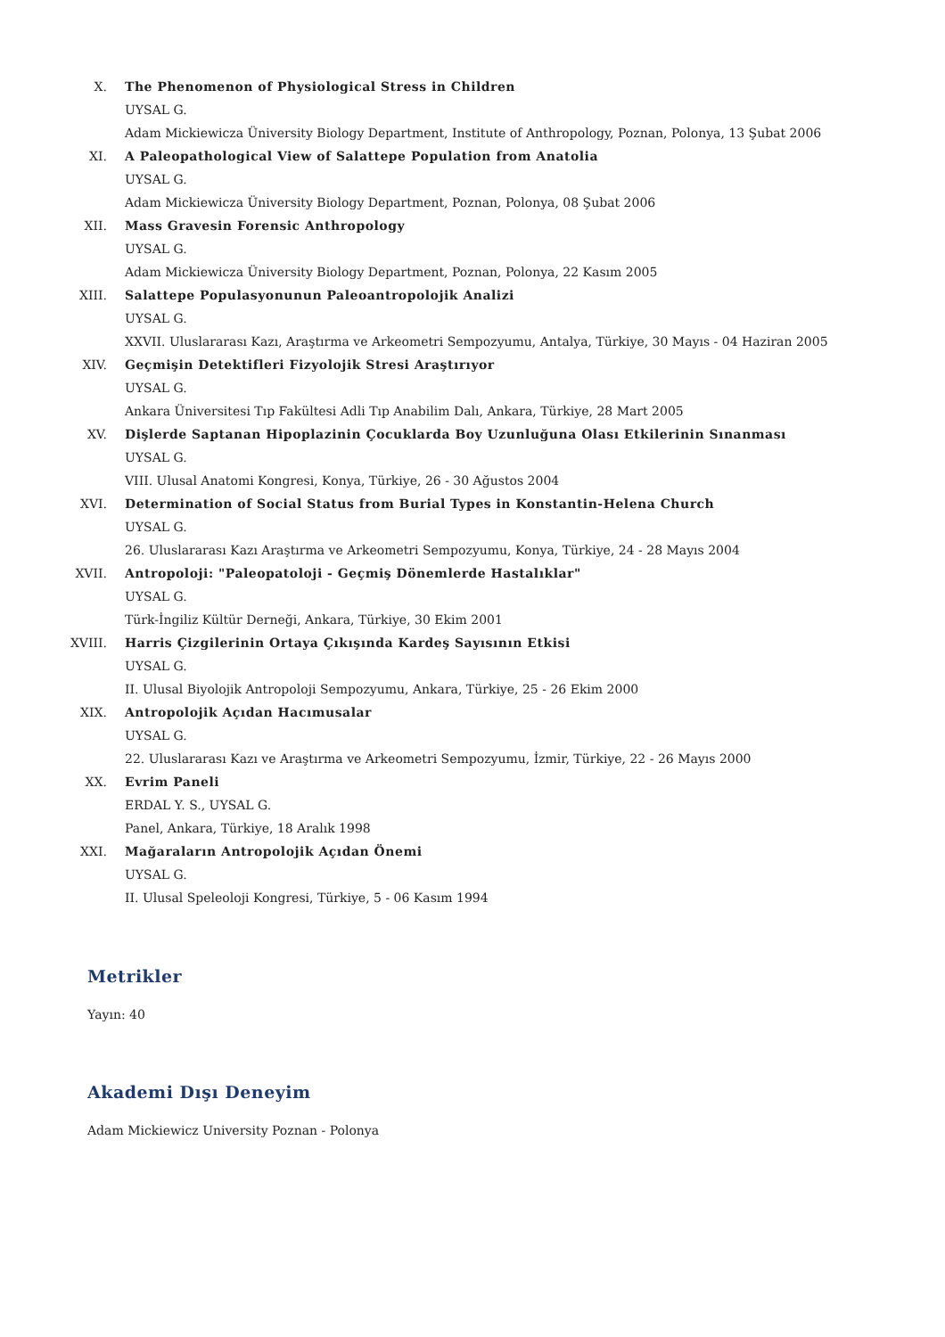X. The Phenomenon of Physiological Stress in Children
UYSAL G.
Adam Mickiewicza Üniversity Biology Department, Institute of Anthropology, Poznan, Polonya, 13 Şubat 2006
XI. A Paleopathological View of Salattepe Population from Anatolia
UYSAL G.
Adam Mickiewicza Üniversity Biology Department, Poznan, Polonya, 08 Şubat 2006
XII. Mass Gravesin Forensic Anthropology
UYSAL G.
Adam Mickiewicza Üniversity Biology Department, Poznan, Polonya, 22 Kasım 2005
XIII. Salattepe Populasyonunun Paleoantropolojik Analizi
UYSAL G.
XXVII. Uluslararası Kazı, Araştırma ve Arkeometri Sempozyumu, Antalya, Türkiye, 30 Mayıs - 04 Haziran 2005
XIV. Geçmişin Detektifleri Fizyolojik Stresi Araştırıyor
UYSAL G.
Ankara Üniversitesi Tıp Fakültesi Adli Tıp Anabilim Dalı, Ankara, Türkiye, 28 Mart 2005
XV. Dişlerde Saptanan Hipoplazinin Çocuklarda Boy Uzunluğuna Olası Etkilerinin Sınanması
UYSAL G.
VIII. Ulusal Anatomi Kongresi, Konya, Türkiye, 26 - 30 Ağustos 2004
XVI. Determination of Social Status from Burial Types in Konstantin-Helena Church
UYSAL G.
26. Uluslararası Kazı Araştırma ve Arkeometri Sempozyumu, Konya, Türkiye, 24 - 28 Mayıs 2004
XVII. Antropoloji: "Paleopatoloji - Geçmiş Dönemlerde Hastalıklar"
UYSAL G.
Türk-İngiliz Kültür Derneği, Ankara, Türkiye, 30 Ekim 2001
XVIII.
Harris Çizgilerinin Ortaya Çıkışında Kardeş Sayısının Etkisi
UYSAL G.
II. Ulusal Biyolojik Antropoloji Sempozyumu, Ankara, Türkiye, 25 - 26 Ekim 2000
XIX. Antropolojik Açıdan Hacımusalar
UYSAL G.
22. Uluslararası Kazı ve Araştırma ve Arkeometri Sempozyumu, İzmir, Türkiye, 22 - 26 Mayıs 2000
XX. Evrim Paneli
ERDAL Y. S., UYSAL G.
Panel, Ankara, Türkiye, 18 Aralık 1998
XXI. Mağaraların Antropolojik Açıdan Önemi
UYSAL G.
II. Ulusal Speleoloji Kongresi, Türkiye, 5 - 06 Kasım 1994
Metrikler
Yayın: 40
Akademi Dışı Deneyim
Adam Mickiewicz University Poznan - Polonya